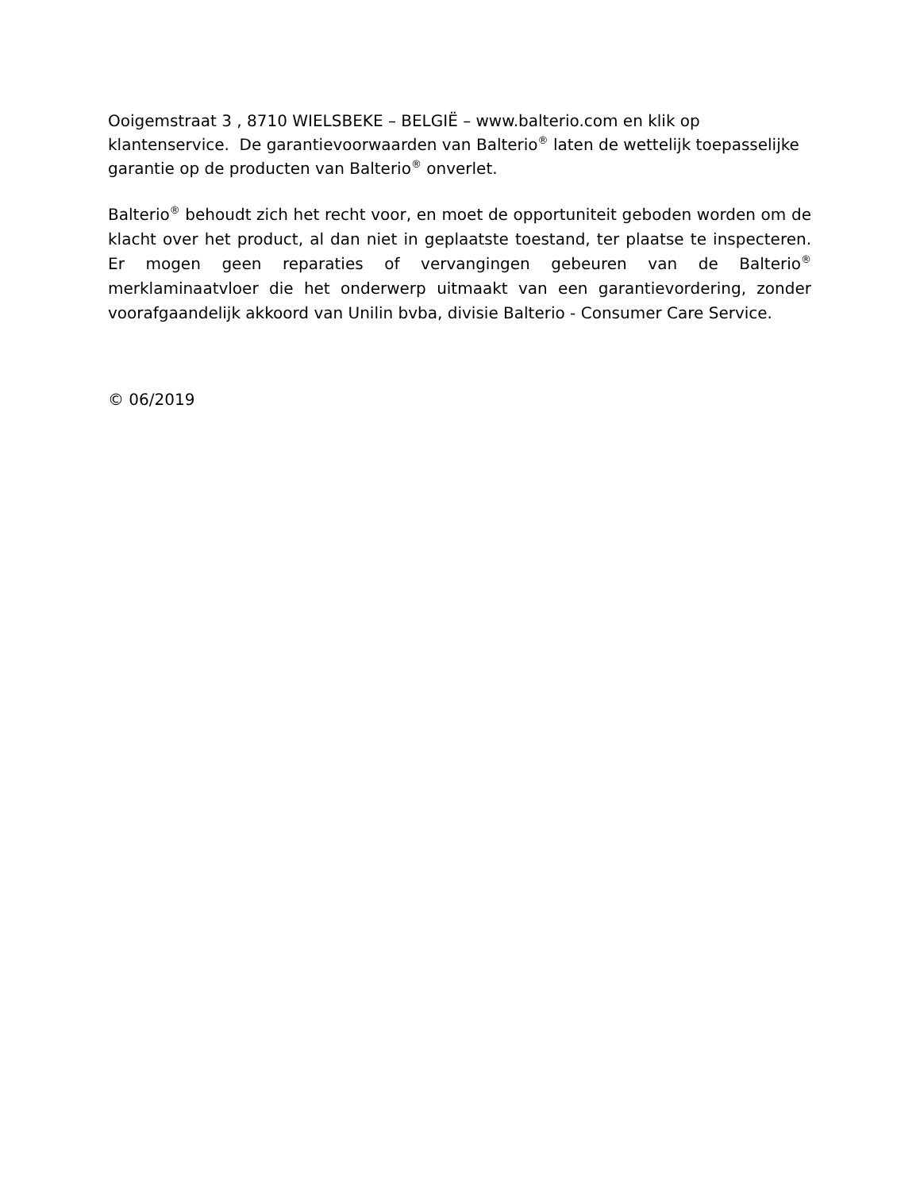Ooigemstraat 3 , 8710 WIELSBEKE – BELGIË – www.balterio.com en klik op
klantenservice. De garantievoorwaarden van Balterio<sup>®</sup> laten de wettelijk toepasselijke
garantie op de producten van Balterio<sup>®</sup> onverlet.
Balterio<sup>®</sup> behoudt zich het recht voor, en moet de opportuniteit geboden worden om de klacht over het product, al dan niet in geplaatste toestand, ter plaatse te inspecteren. Er mogen geen reparaties of vervangingen gebeuren van de Balterio<sup>®</sup> merklaminaatvloer die het onderwerp uitmaakt van een garantievordering, zonder voorafgaandelijk akkoord van Unilin bvba, divisie Balterio - Consumer Care Service.
© 06/2019